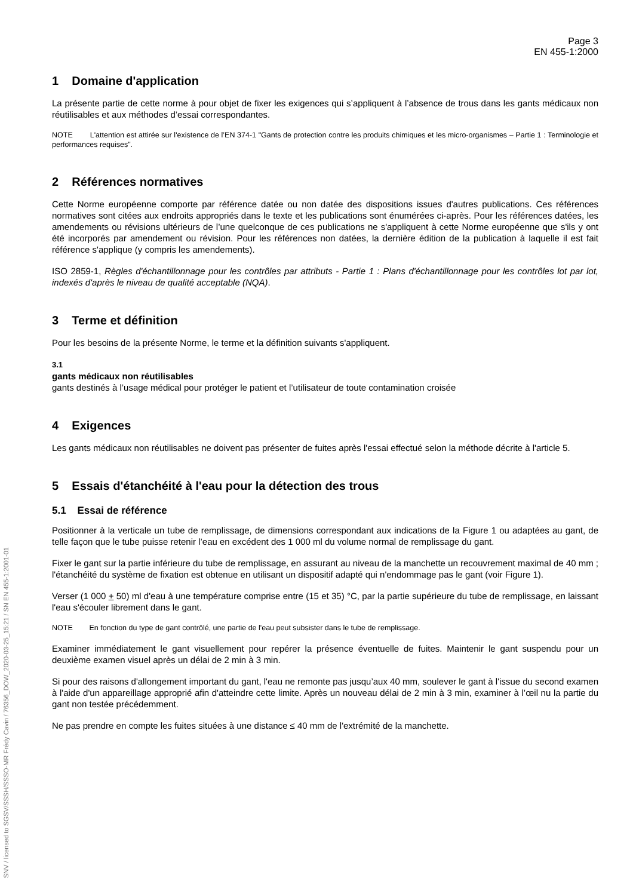SNV / licensed to SGSV/SSSH/SSSO-MR Frédy Cavin / 76356_DOW_2020-03-25_15:21 / SN EN 455-1:2001-01
Page 3
EN 455-1:2000
1 Domaine d'application
La présente partie de cette norme à pour objet de fixer les exigences qui s’appliquent à l’absence de trous dans les gants médicaux non réutilisables et aux méthodes d’essai correspondantes.
NOTE L'attention est attirée sur l'existence de l’EN 374-1 "Gants de protection contre les produits chimiques et les micro-organismes – Partie 1 : Terminologie et performances requises".
2 Références normatives
Cette Norme européenne comporte par référence datée ou non datée des dispositions issues d'autres publications. Ces références normatives sont citées aux endroits appropriés dans le texte et les publications sont énumérées ci-après. Pour les références datées, les amendements ou révisions ultérieurs de l’une quelconque de ces publications ne s'appliquent à cette Norme européenne que s'ils y ont été incorporés par amendement ou révision. Pour les références non datées, la dernière édition de la publication à laquelle il est fait référence s'applique (y compris les amendements).
ISO 2859-1, Règles d'échantillonnage pour les contrôles par attributs - Partie 1 : Plans d'échantillonnage pour les contrôles lot par lot, indexés d'après le niveau de qualité acceptable (NQA).
3 Terme et définition
Pour les besoins de la présente Norme, le terme et la définition suivants s'appliquent.
3.1
gants médicaux non réutilisables
gants destinés à l’usage médical pour protéger le patient et l’utilisateur de toute contamination croisée
4 Exigences
Les gants médicaux non réutilisables ne doivent pas présenter de fuites après l'essai effectué selon la méthode décrite à l'article 5.
5 Essais d'étanchéité à l'eau pour la détection des trous
5.1 Essai de référence
Positionner à la verticale un tube de remplissage, de dimensions correspondant aux indications de la Figure 1 ou adaptées au gant, de telle façon que le tube puisse retenir l’eau en excédent des 1 000 ml du volume normal de remplissage du gant.
Fixer le gant sur la partie inférieure du tube de remplissage, en assurant au niveau de la manchette un recouvrement maximal de 40 mm ; l'étanchéité du système de fixation est obtenue en utilisant un dispositif adapté qui n'endommage pas le gant (voir Figure 1).
Verser (1 000 + 50) ml d'eau à une température comprise entre (15 et 35) °C, par la partie supérieure du tube de remplissage, en laissant l'eau s'écouler librement dans le gant.
NOTE En fonction du type de gant contrôlé, une partie de l'eau peut subsister dans le tube de remplissage.
Examiner immédiatement le gant visuellement pour repérer la présence éventuelle de fuites. Maintenir le gant suspendu pour un deuxième examen visuel après un délai de 2 min à 3 min.
Si pour des raisons d'allongement important du gant, l'eau ne remonte pas jusqu’aux 40 mm, soulever le gant à l'issue du second examen à l'aide d'un appareillage approprié afin d'atteindre cette limite. Après un nouveau délai de 2 min à 3 min, examiner à l’œil nu la partie du gant non testée précédemment.
Ne pas prendre en compte les fuites situées à une distance ≤ 40 mm de l'extrémité de la manchette.